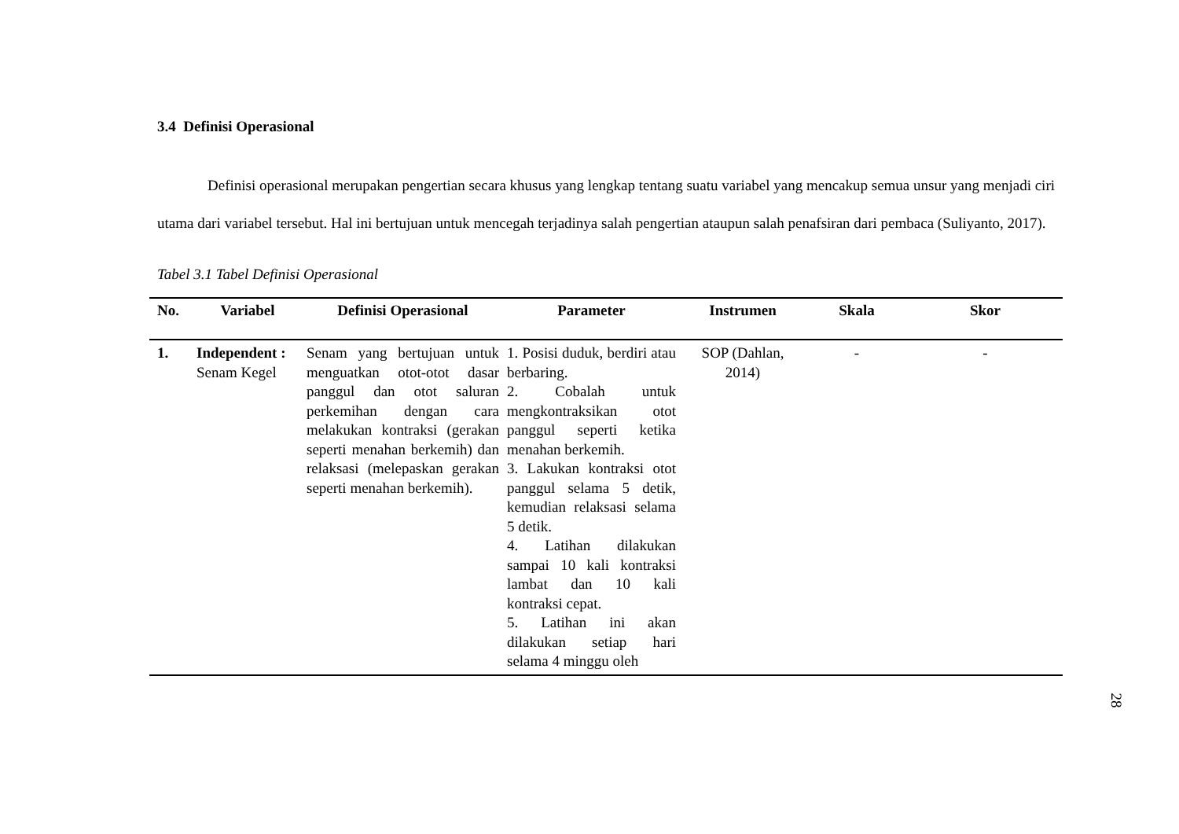3.4 Definisi Operasional
Definisi operasional merupakan pengertian secara khusus yang lengkap tentang suatu variabel yang mencakup semua unsur yang menjadi ciri utama dari variabel tersebut. Hal ini bertujuan untuk mencegah terjadinya salah pengertian ataupun salah penafsiran dari pembaca (Suliyanto, 2017).
Tabel 3.1 Tabel Definisi Operasional
| No. | Variabel | Definisi Operasional | Parameter | Instrumen | Skala | Skor |
| --- | --- | --- | --- | --- | --- | --- |
| 1. | Independent : Senam Kegel | Senam yang bertujuan untuk menguatkan otot-otot dasar panggul dan otot saluran perkemihan dengan cara melakukan kontraksi (gerakan seperti menahan berkemih) dan relaksasi (melepaskan gerakan seperti menahan berkemih). | 1. Posisi duduk, berdiri atau berbaring. 2. Cobalah untuk mengkontraksikan otot panggul seperti ketika menahan berkemih. 3. Lakukan kontraksi otot panggul selama 5 detik, kemudian relaksasi selama 5 detik. 4. Latihan dilakukan sampai 10 kali kontraksi lambat dan 10 kali kontraksi cepat. 5. Latihan ini akan dilakukan setiap hari selama 4 minggu oleh | SOP (Dahlan, 2014) | - | - |
28